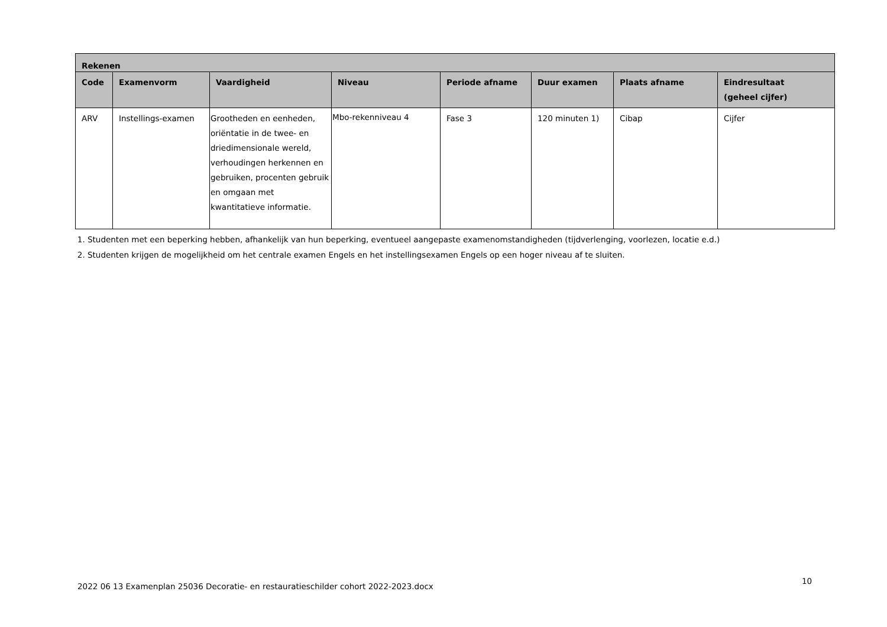| Rekenen | | | | | | | |
| --- | --- | --- | --- | --- | --- | --- | --- |
| Code | Examenvorm | Vaardigheid | Niveau | Periode afname | Duur examen | Plaats afname | Eindresultaat (geheel cijfer) |
| ARV | Instellings-examen | Grootheden en eenheden, oriëntatie in de twee- en driedimensionale wereld, verhoudingen herkennen en gebruiken, procenten gebruik en omgaan met kwantitatieve informatie. | Mbo-rekenniveau 4 | Fase 3 | 120 minuten 1) | Cibap | Cijfer |
1. Studenten met een beperking hebben, afhankelijk van hun beperking, eventueel aangepaste examenomstandigheden (tijdverlenging, voorlezen, locatie e.d.)
2. Studenten krijgen de mogelijkheid om het centrale examen Engels en het instellingsexamen Engels op een hoger niveau af te sluiten.
2022 06 13 Examenplan 25036 Decoratie- en restauratieschilder cohort 2022-2023.docx
10